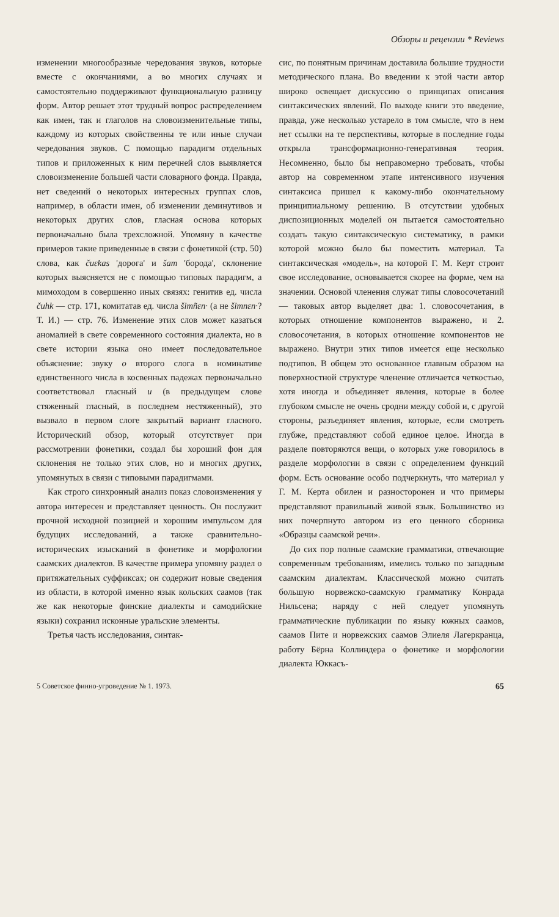Обзоры и рецензии * Reviews
изменении многообразные чередования звуков, которые вместе с окончаниями, а во многих случаях и самостоятельно поддерживают функциональную разницу форм. Автор решает этот трудный вопрос распределением как имен, так и глаголов на словоизменительные типы, каждому из которых свойственны те или иные случаи чередования звуков. С помощью парадигм отдельных типов и приложенных к ним перечней слов выявляется словоизменение большей части словарного фонда. Правда, нет сведений о некоторых интересных группах слов, например, в области имен, об изменении деминутивов и некоторых других слов, гласная основа которых первоначально была трехсложной. Упомяну в качестве примеров такие приведенные в связи с фонетикой (стр. 50) слова, как čuεkas 'дорога' и šam 'борода', склонение которых выясняется не с помощью типовых парадигм, а мимоходом в совершенно иных связях: генитив ед. числа čuhk — стр. 171, комитатав ед. числа šimñεn· (а не šimnεn·? Т. И.) — стр. 76. Изменение этих слов может казаться аномалией в свете современного состояния диалекта, но в свете истории языка оно имеет последовательное объяснение: звуку o второго слога в номинативе единственного числа в косвенных падежах первоначально соответствовал гласный u (в предыдущем слове стяженный гласный, в последнем нестяженный), это вызвало в первом слоге закрытый вариант гласного. Исторический обзор, который отсутствует при рассмотрении фонетики, создал бы хороший фон для склонения не только этих слов, но и многих других, упомянутых в связи с типовыми парадигмами.
Как строго синхронный анализ показ словоизменения у автора интересен и представляет ценность. Он послужит прочной исходной позицией и хорошим импульсом для будущих исследований, а также сравнительно-исторических изысканий в фонетике и морфологии саамских диалектов. В качестве примера упомяну раздел о притяжательных суффиксах; он содержит новые сведения из области, в которой именно язык кольских саамов (так же как некоторые финские диалекты и самодийские языки) сохранил исконные уральские элементы.
Третья часть исследования, синтак-
сис, по понятным причинам доставила большие трудности методического плана. Во введении к этой части автор широко освещает дискуссию о принципах описания синтаксических явлений. По выходе книги это введение, правда, уже несколько устарело в том смысле, что в нем нет ссылки на те перспективы, которые в последние годы открыла трансформационно-генеративная теория. Несомненно, было бы неправомерно требовать, чтобы автор на современном этапе интенсивного изучения синтаксиса пришел к какому-либо окончательному принципиальному решению. В отсутствии удобных диспозиционных моделей он пытается самостоятельно создать такую синтаксическую систематику, в рамки которой можно было бы поместить материал. Та синтаксическая «модель», на которой Г. М. Керт строит свое исследование, основывается скорее на форме, чем на значении. Основой членения служат типы словосочетаний — таковых автор выделяет два: 1. словосочетания, в которых отношение компонентов выражено, и 2. словосочетания, в которых отношение компонентов не выражено. Внутри этих типов имеется еще несколько подтипов. В общем это основанное главным образом на поверхностной структуре членение отличается четкостью, хотя иногда и объединяет явления, которые в более глубоком смысле не очень сродни между собой и, с другой стороны, разъединяет явления, которые, если смотреть глубже, представляют собой единое целое. Иногда в разделе повторяются вещи, о которых уже говорилось в разделе морфологии в связи с определением функций форм. Есть основание особо подчеркнуть, что материал у Г. М. Керта обилен и разносторонен и что примеры представляют правильный живой язык. Большинство из них почерпнуто автором из его ценного сборника «Образцы саамской речи».
До сих пор полные саамские грамматики, отвечающие современным требованиям, имелись только по западным саамским диалектам. Классической можно считать большую норвежско-саамскую грамматику Конрада Нильсена; наряду с ней следует упомянуть грамматические публикации по языку южных саамов, саамов Пите и норвежских саамов Элиеля Лагеркранца, работу Бёрна Коллиндера о фонетике и морфологии диалекта Юккасъ-
5 Советское финно-угроведение № 1. 1973. 65